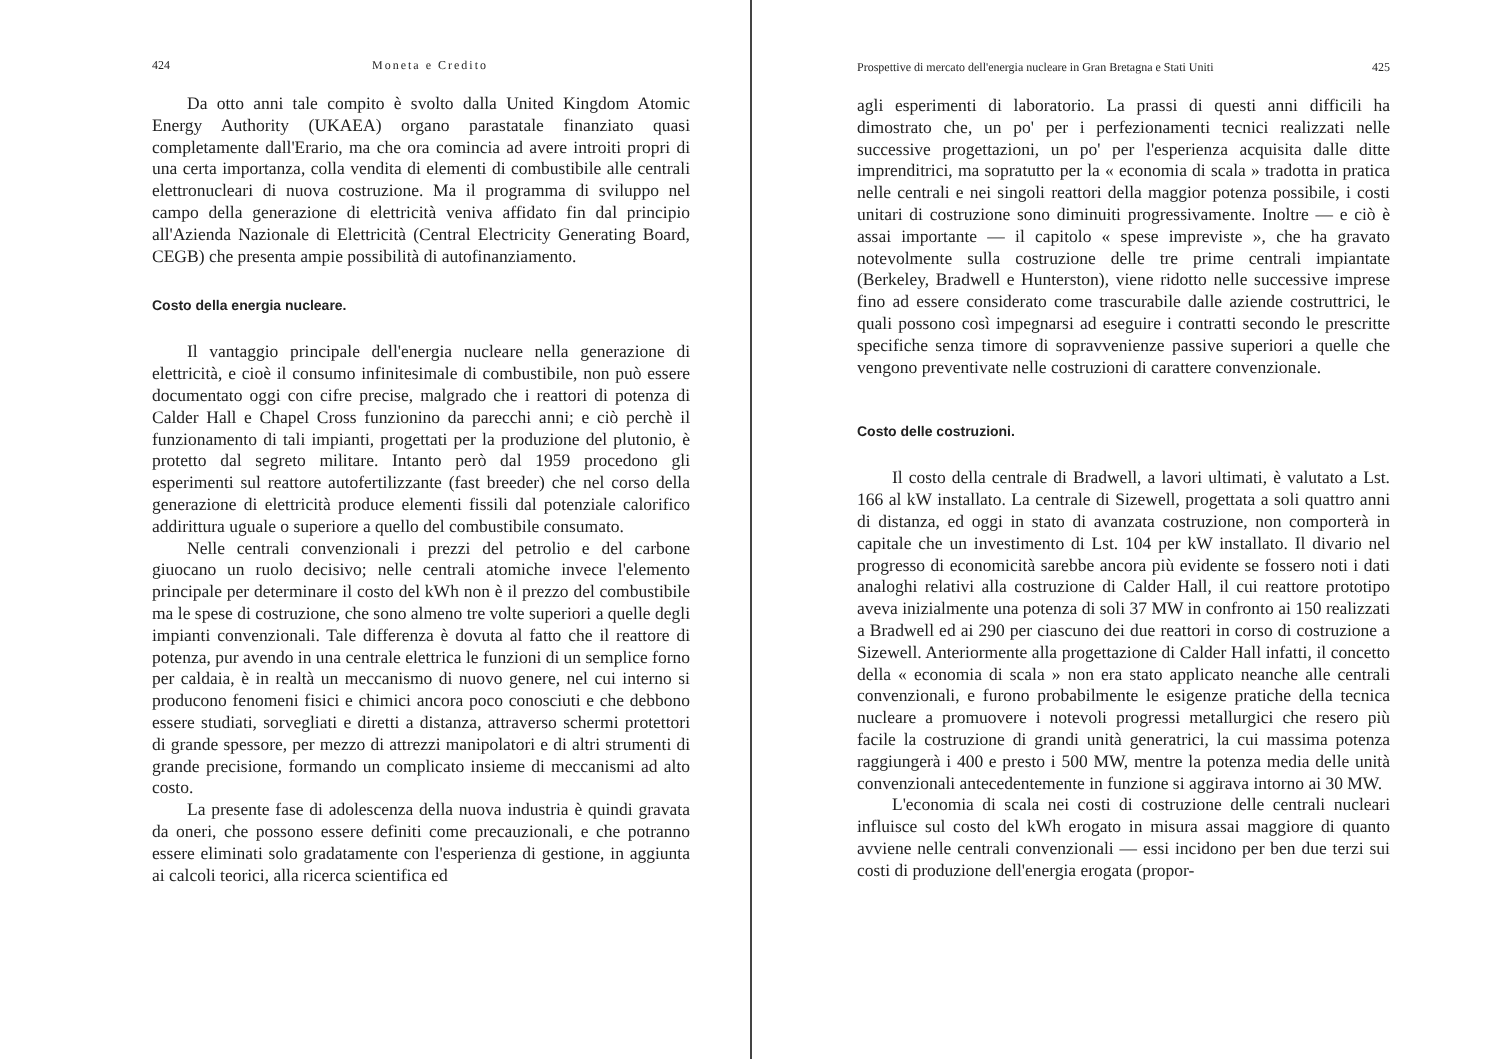424 Moneta e Credito
Da otto anni tale compito è svolto dalla United Kingdom Atomic Energy Authority (UKAEA) organo parastatale finanziato quasi completamente dall'Erario, ma che ora comincia ad avere introiti propri di una certa importanza, colla vendita di elementi di combustibile alle centrali elettronucleari di nuova costruzione. Ma il programma di sviluppo nel campo della generazione di elettricità veniva affidato fin dal principio all'Azienda Nazionale di Elettricità (Central Electricity Generating Board, CEGB) che presenta ampie possibilità di autofinanziamento.
Costo della energia nucleare.
Il vantaggio principale dell'energia nucleare nella generazione di elettricità, e cioè il consumo infinitesimale di combustibile, non può essere documentato oggi con cifre precise, malgrado che i reattori di potenza di Calder Hall e Chapel Cross funzionino da parecchi anni; e ciò perchè il funzionamento di tali impianti, progettati per la produzione del plutonio, è protetto dal segreto militare. Intanto però dal 1959 procedono gli esperimenti sul reattore autofertilizzante (fast breeder) che nel corso della generazione di elettricità produce elementi fissili dal potenziale calorifico addirittura uguale o superiore a quello del combustibile consumato.
Nelle centrali convenzionali i prezzi del petrolio e del carbone giuocano un ruolo decisivo; nelle centrali atomiche invece l'elemento principale per determinare il costo del kWh non è il prezzo del combustibile ma le spese di costruzione, che sono almeno tre volte superiori a quelle degli impianti convenzionali. Tale differenza è dovuta al fatto che il reattore di potenza, pur avendo in una centrale elettrica le funzioni di un semplice forno per caldaia, è in realtà un meccanismo di nuovo genere, nel cui interno si producono fenomeni fisici e chimici ancora poco conosciuti e che debbono essere studiati, sorvegliati e diretti a distanza, attraverso schermi protettori di grande spessore, per mezzo di attrezzi manipolatori e di altri strumenti di grande precisione, formando un complicato insieme di meccanismi ad alto costo.
La presente fase di adolescenza della nuova industria è quindi gravata da oneri, che possono essere definiti come precauzionali, e che potranno essere eliminati solo gradatamente con l'esperienza di gestione, in aggiunta ai calcoli teorici, alla ricerca scientifica ed
Prospettive di mercato dell'energia nucleare in Gran Bretagna e Stati Uniti 425
agli esperimenti di laboratorio. La prassi di questi anni difficili ha dimostrato che, un po' per i perfezionamenti tecnici realizzati nelle successive progettazioni, un po' per l'esperienza acquisita dalle ditte imprenditrici, ma sopratutto per la « economia di scala » tradotta in pratica nelle centrali e nei singoli reattori della maggior potenza possibile, i costi unitari di costruzione sono diminuiti progressivamente. Inoltre — e ciò è assai importante — il capitolo « spese impreviste », che ha gravato notevolmente sulla costruzione delle tre prime centrali impiantate (Berkeley, Bradwell e Hunterston), viene ridotto nelle successive imprese fino ad essere considerato come trascurabile dalle aziende costruttrici, le quali possono così impegnarsi ad eseguire i contratti secondo le prescritte specifiche senza timore di sopravvenienze passive superiori a quelle che vengono preventivate nelle costruzioni di carattere convenzionale.
Costo delle costruzioni.
Il costo della centrale di Bradwell, a lavori ultimati, è valutato a Lst. 166 al kW installato. La centrale di Sizewell, progettata a soli quattro anni di distanza, ed oggi in stato di avanzata costruzione, non comporterà in capitale che un investimento di Lst. 104 per kW installato. Il divario nel progresso di economicità sarebbe ancora più evidente se fossero noti i dati analoghi relativi alla costruzione di Calder Hall, il cui reattore prototipo aveva inizialmente una potenza di soli 37 MW in confronto ai 150 realizzati a Bradwell ed ai 290 per ciascuno dei due reattori in corso di costruzione a Sizewell. Anteriormente alla progettazione di Calder Hall infatti, il concetto della « economia di scala » non era stato applicato neanche alle centrali convenzionali, e furono probabilmente le esigenze pratiche della tecnica nucleare a promuovere i notevoli progressi metallurgici che resero più facile la costruzione di grandi unità generatrici, la cui massima potenza raggiungerà i 400 e presto i 500 MW, mentre la potenza media delle unità convenzionali antecedentemente in funzione si aggirava intorno ai 30 MW.
L'economia di scala nei costi di costruzione delle centrali nucleari influisce sul costo del kWh erogato in misura assai maggiore di quanto avviene nelle centrali convenzionali — essi incidono per ben due terzi sui costi di produzione dell'energia erogata (propor-